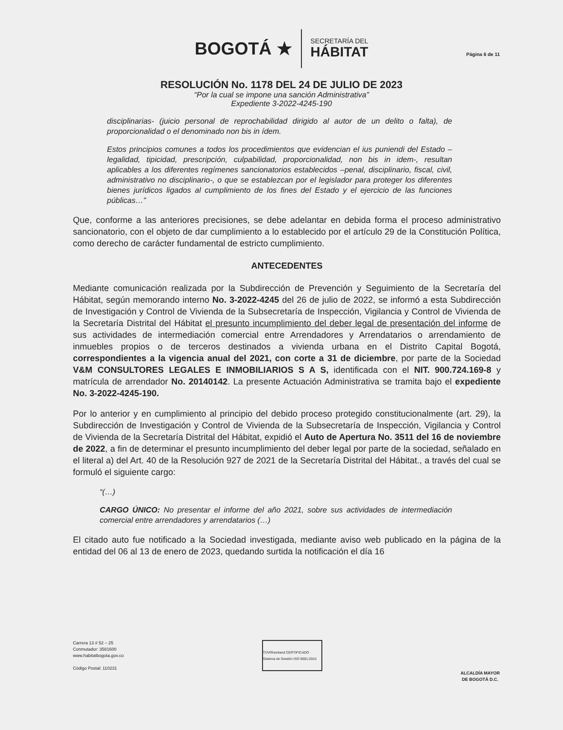BOGOTÁ ★
SECRETARÍA DEL
HÁBITAT
Página 6 de 11
RESOLUCIÓN No. 1178 DEL 24 DE JULIO DE 2023
“Por la cual se impone una sanción Administrativa”
Expediente 3-2022-4245-190
disciplinarias- (juicio personal de reprochabilidad dirigido al autor de un delito o falta), de proporcionalidad o el denominado non bis in ídem.
Estos principios comunes a todos los procedimientos que evidencian el ius puniendi del Estado – legalidad, tipicidad, prescripción, culpabilidad, proporcionalidad, non bis in idem-, resultan aplicables a los diferentes regímenes sancionatorios establecidos –penal, disciplinario, fiscal, civil, administrativo no disciplinario-, o que se establezcan por el legislador para proteger los diferentes bienes jurídicos ligados al cumplimiento de los fines del Estado y el ejercicio de las funciones públicas…”
Que, conforme a las anteriores precisiones, se debe adelantar en debida forma el proceso administrativo sancionatorio, con el objeto de dar cumplimiento a lo establecido por el artículo 29 de la Constitución Política, como derecho de carácter fundamental de estricto cumplimiento.
ANTECEDENTES
Mediante comunicación realizada por la Subdirección de Prevención y Seguimiento de la Secretaría del Hábitat, según memorando interno No. 3-2022-4245 del 26 de julio de 2022, se informó a esta Subdirección de Investigación y Control de Vivienda de la Subsecretaría de Inspección, Vigilancia y Control de Vivienda de la Secretaría Distrital del Hábitat el presunto incumplimiento del deber legal de presentación del informe de sus actividades de intermediación comercial entre Arrendadores y Arrendatarios o arrendamiento de inmuebles propios o de terceros destinados a vivienda urbana en el Distrito Capital Bogotá, correspondientes a la vigencia anual del 2021, con corte a 31 de diciembre, por parte de la Sociedad V&M CONSULTORES LEGALES E INMOBILIARIOS S A S, identificada con el NIT. 900.724.169-8 y matrícula de arrendador No. 20140142. La presente Actuación Administrativa se tramita bajo el expediente No. 3-2022-4245-190.
Por lo anterior y en cumplimiento al principio del debido proceso protegido constitucionalmente (art. 29), la Subdirección de Investigación y Control de Vivienda de la Subsecretaría de Inspección, Vigilancia y Control de Vivienda de la Secretaría Distrital del Hábitat, expidió el Auto de Apertura No. 3511 del 16 de noviembre de 2022, a fin de determinar el presunto incumplimiento del deber legal por parte de la sociedad, señalado en el literal a) del Art. 40 de la Resolución 927 de 2021 de la Secretaría Distrital del Hábitat., a través del cual se formuló el siguiente cargo:
“(…)
CARGO ÚNICO: No presentar el informe del año 2021, sobre sus actividades de intermediación comercial entre arrendadores y arrendatarios (…)
El citado auto fue notificado a la Sociedad investigada, mediante aviso web publicado en la página de la entidad del 06 al 13 de enero de 2023, quedando surtida la notificación el día 16
Carrera 13 # 52 – 25
Conmutador: 3581600
www.habitatbogota.gov.co
Código Postal: 110231
TÜVRheinland CERTIFICADO · Sistema de Gestión ISO 9001:2015
ALCALDÍA MAYOR
DE BOGOTÁ D.C.